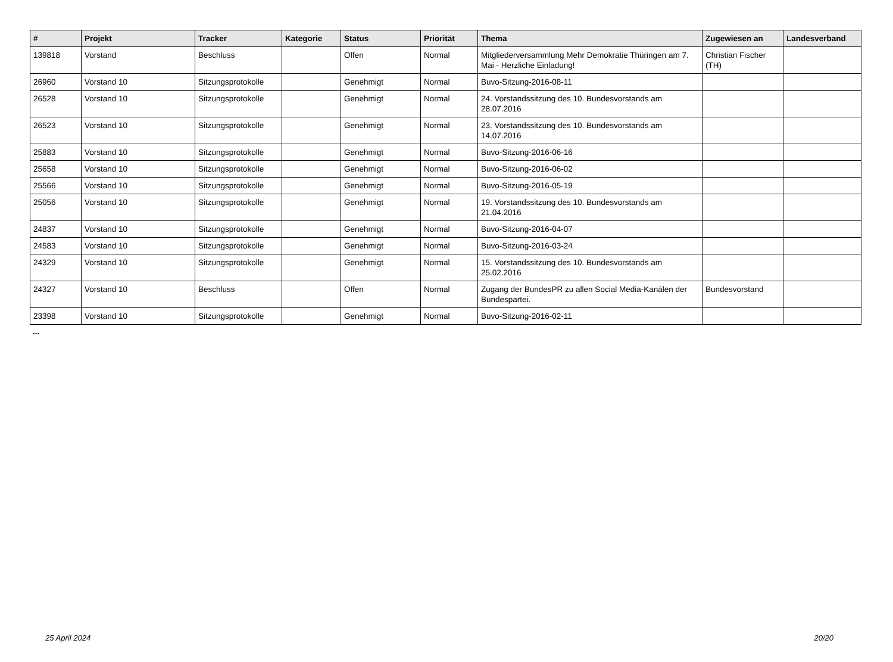| # | Projekt | Tracker | Kategorie | Status | Priorität | Thema | Zugewiesen an | Landesverband |
| --- | --- | --- | --- | --- | --- | --- | --- | --- |
| 139818 | Vorstand | Beschluss | | Offen | Normal | Mitgliederversammlung Mehr Demokratie Thüringen am 7. Mai - Herzliche Einladung! | Christian Fischer (TH) | |
| 26960 | Vorstand 10 | Sitzungsprotokolle | | Genehmigt | Normal | Buvo-Sitzung-2016-08-11 | | |
| 26528 | Vorstand 10 | Sitzungsprotokolle | | Genehmigt | Normal | 24. Vorstandssitzung des 10. Bundesvorstands am 28.07.2016 | | |
| 26523 | Vorstand 10 | Sitzungsprotokolle | | Genehmigt | Normal | 23. Vorstandssitzung des 10. Bundesvorstands am 14.07.2016 | | |
| 25883 | Vorstand 10 | Sitzungsprotokolle | | Genehmigt | Normal | Buvo-Sitzung-2016-06-16 | | |
| 25658 | Vorstand 10 | Sitzungsprotokolle | | Genehmigt | Normal | Buvo-Sitzung-2016-06-02 | | |
| 25566 | Vorstand 10 | Sitzungsprotokolle | | Genehmigt | Normal | Buvo-Sitzung-2016-05-19 | | |
| 25056 | Vorstand 10 | Sitzungsprotokolle | | Genehmigt | Normal | 19. Vorstandssitzung des 10. Bundesvorstands am 21.04.2016 | | |
| 24837 | Vorstand 10 | Sitzungsprotokolle | | Genehmigt | Normal | Buvo-Sitzung-2016-04-07 | | |
| 24583 | Vorstand 10 | Sitzungsprotokolle | | Genehmigt | Normal | Buvo-Sitzung-2016-03-24 | | |
| 24329 | Vorstand 10 | Sitzungsprotokolle | | Genehmigt | Normal | 15. Vorstandssitzung des 10. Bundesvorstands am 25.02.2016 | | |
| 24327 | Vorstand 10 | Beschluss | | Offen | Normal | Zugang der BundesPR zu allen Social Media-Kanälen der Bundespartei. | Bundesvorstand | |
| 23398 | Vorstand 10 | Sitzungsprotokolle | | Genehmigt | Normal | Buvo-Sitzung-2016-02-11 | | |
...
25 April 2024 20/20